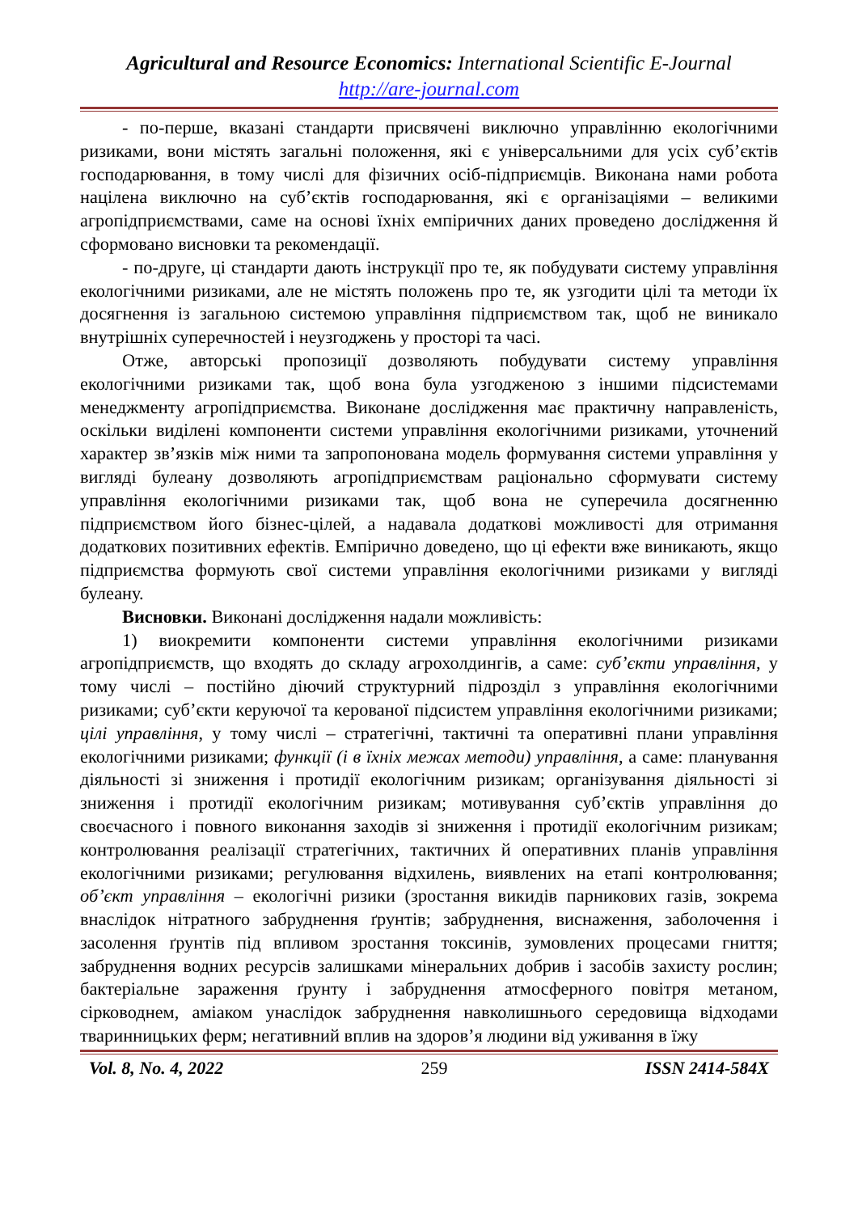Agricultural and Resource Economics: International Scientific E-Journal
http://are-journal.com
- по-перше, вказані стандарти присвячені виключно управлінню екологічними ризиками, вони містять загальні положення, які є універсальними для усіх суб’єктів господарювання, в тому числі для фізичних осіб-підприємців. Виконана нами робота націлена виключно на суб’єктів господарювання, які є організаціями – великими агропідприємствами, саме на основі їхніх емпіричних даних проведено дослідження й сформовано висновки та рекомендації.
- по-друге, ці стандарти дають інструкції про те, як побудувати систему управління екологічними ризиками, але не містять положень про те, як узгодити цілі та методи їх досягнення із загальною системою управління підприємством так, щоб не виникало внутрішніх суперечностей і неузгоджень у просторі та часі.
Отже, авторські пропозиції дозволяють побудувати систему управління екологічними ризиками так, щоб вона була узгодженою з іншими підсистемами менеджменту агропідприємства. Виконане дослідження має практичну направленість, оскільки виділені компоненти системи управління екологічними ризиками, уточнений характер зв’язків між ними та запропонована модель формування системи управління у вигляді булеану дозволяють агропідприємствам раціонально сформувати систему управління екологічними ризиками так, щоб вона не суперечила досягненню підприємством його бізнес-цілей, а надавала додаткові можливості для отримання додаткових позитивних ефектів. Емпірично доведено, що ці ефекти вже виникають, якщо підприємства формують свої системи управління екологічними ризиками у вигляді булеану.
Висновки. Виконані дослідження надали можливість:
1) виокремити компоненти системи управління екологічними ризиками агропідприємств, що входять до складу агрохолдингів, а саме: суб’єкти управління, у тому числі – постійно діючий структурний підрозділ з управління екологічними ризиками; суб’єкти керуючої та керованої підсистем управління екологічними ризиками; цілі управління, у тому числі – стратегічні, тактичні та оперативні плани управління екологічними ризиками; функції (і в їхніх межах методи) управління, а саме: планування діяльності зі зниження і протидії екологічним ризикам; організування діяльності зі зниження і протидії екологічним ризикам; мотивування суб’єктів управління до своєчасного і повного виконання заходів зі зниження і протидії екологічним ризикам; контролювання реалізації стратегічних, тактичних й оперативних планів управління екологічними ризиками; регулювання відхилень, виявлених на етапі контролювання; об’єкт управління – екологічні ризики (зростання викидів парникових газів, зокрема внаслідок нітратного забруднення ґрунтів; забруднення, виснаження, заболочення і засолення ґрунтів під впливом зростання токсинів, зумовлених процесами гниття; забруднення водних ресурсів залишками мінеральних добрив і засобів захисту рослин; бактеріальне зараження ґрунту і забруднення атмосферного повітря метаном, сірководнем, аміаком унаслідок забруднення навколишнього середовища відходами тваринницьких ферм; негативний вплив на здоров’я людини від уживання в їжу
Vol. 8, No. 4, 2022 259 ISSN 2414-584X